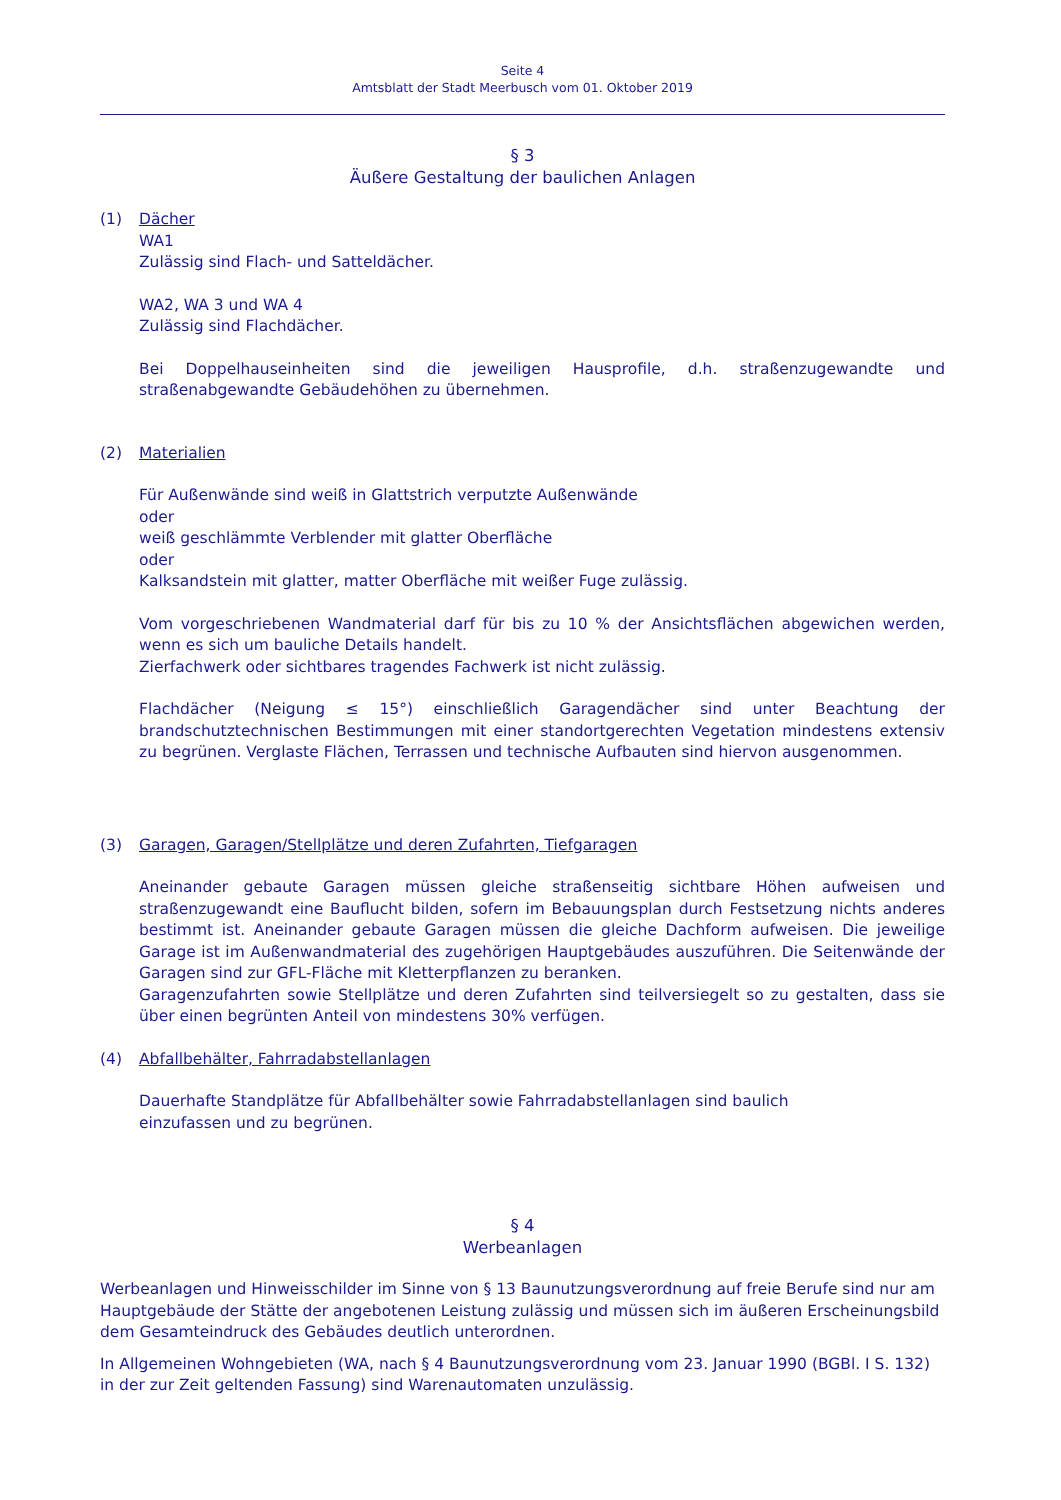Seite 4
Amtsblatt der Stadt Meerbusch vom 01. Oktober 2019
§ 3
Äußere Gestaltung der baulichen Anlagen
(1) Dächer
WA1
Zulässig sind Flach- und Satteldächer.
WA2, WA 3 und WA 4
Zulässig sind Flachdächer.
Bei Doppelhauseinheiten sind die jeweiligen Hausprofile, d.h. straßenzugewandte und straßenabgewandte Gebäudehöhen zu übernehmen.
(2) Materialien
Für Außenwände sind weiß in Glattstrich verputzte Außenwände
oder
weiß geschlämmte Verblender mit glatter Oberfläche
oder
Kalksandstein mit glatter, matter Oberfläche mit weißer Fuge zulässig.
Vom vorgeschriebenen Wandmaterial darf für bis zu 10 % der Ansichtsflächen abgewichen werden, wenn es sich um bauliche Details handelt.
Zierfachwerk oder sichtbares tragendes Fachwerk ist nicht zulässig.
Flachdächer (Neigung ≤ 15°) einschließlich Garagendächer sind unter Beachtung der brandschutztechnischen Bestimmungen mit einer standortgerechten Vegetation mindestens extensiv zu begrünen. Verglaste Flächen, Terrassen und technische Aufbauten sind hiervon ausgenommen.
(3) Garagen, Garagen/Stellplätze und deren Zufahrten, Tiefgaragen
Aneinander gebaute Garagen müssen gleiche straßenseitig sichtbare Höhen aufweisen und straßenzugewandt eine Bauflucht bilden, sofern im Bebauungsplan durch Festsetzung nichts anderes bestimmt ist. Aneinander gebaute Garagen müssen die gleiche Dachform aufweisen. Die jeweilige Garage ist im Außenwandmaterial des zugehörigen Hauptgebäudes auszuführen. Die Seitenwände der Garagen sind zur GFL-Fläche mit Kletterpflanzen zu beranken.
Garagenzufahrten sowie Stellplätze und deren Zufahrten sind teilversiegelt so zu gestalten, dass sie über einen begrünten Anteil von mindestens 30% verfügen.
(4) Abfallbehälter, Fahrradabstellanlagen
Dauerhafte Standplätze für Abfallbehälter sowie Fahrradabstellanlagen sind baulich
einzufassen und zu begrünen.
§ 4
Werbeanlagen
Werbeanlagen und Hinweisschilder im Sinne von § 13 Baunutzungsverordnung auf freie Berufe sind nur am Hauptgebäude der Stätte der angebotenen Leistung zulässig und müssen sich im äußeren Erscheinungsbild dem Gesamteindruck des Gebäudes deutlich unterordnen.
In Allgemeinen Wohngebieten (WA, nach § 4 Baunutzungsverordnung vom 23. Januar 1990 (BGBl. I S. 132) in der zur Zeit geltenden Fassung) sind Warenautomaten unzulässig.